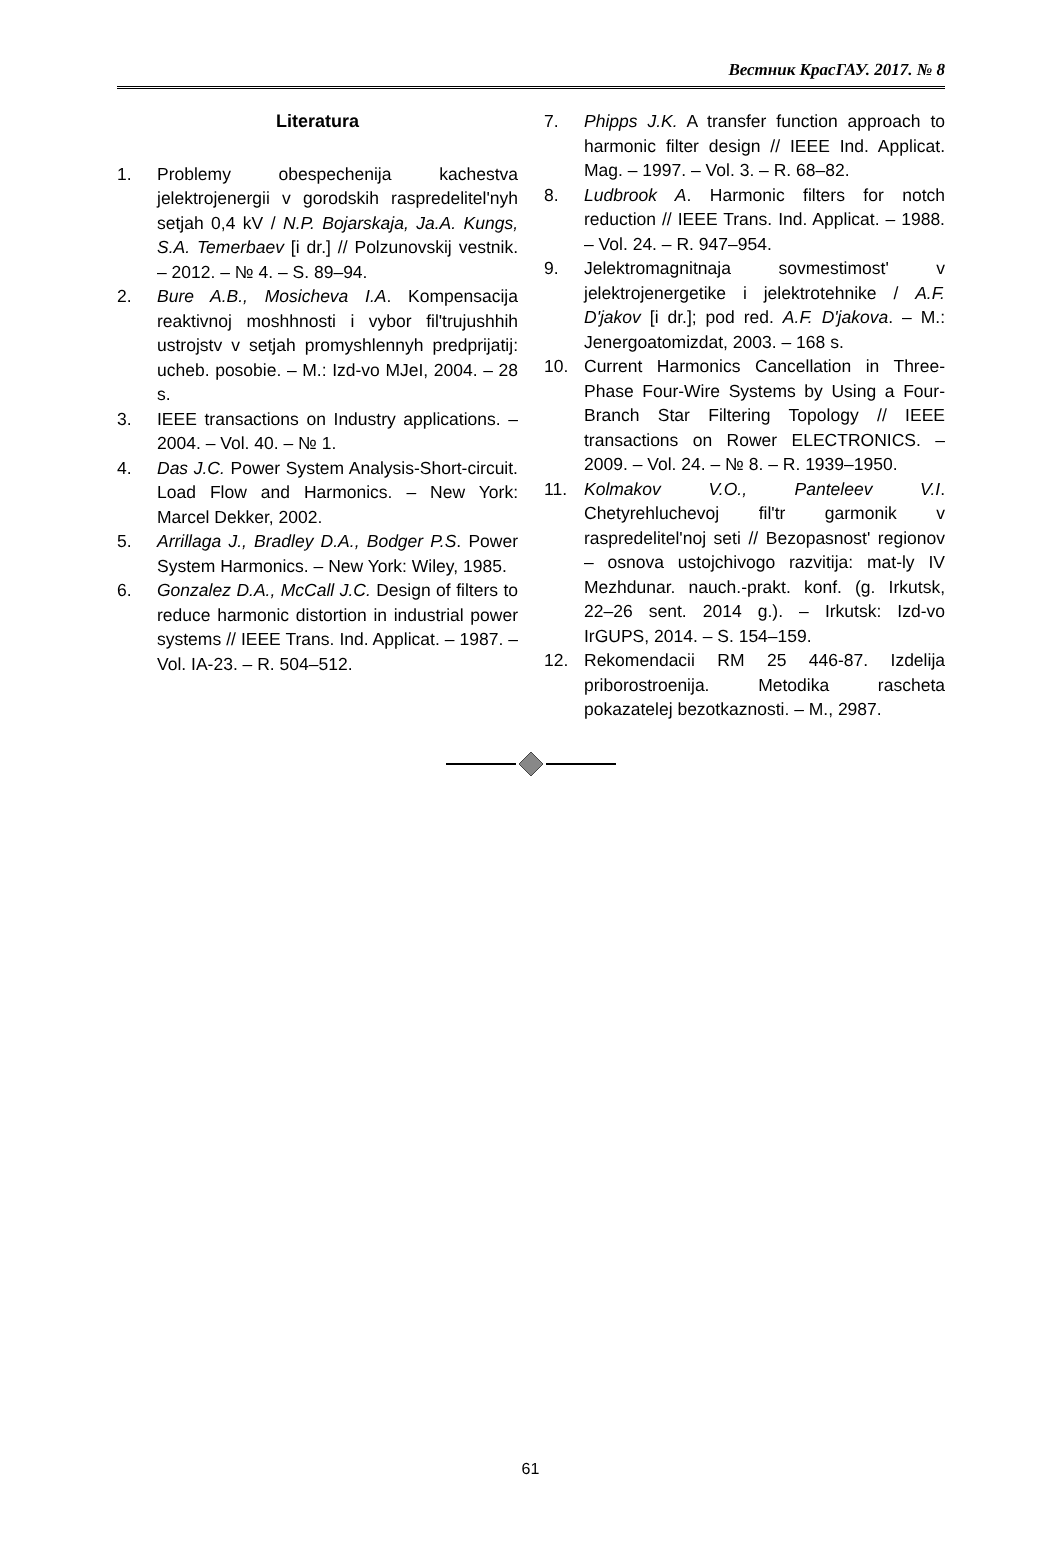Вестник КрасГАУ. 2017. № 8
Literatura
1. Problemy obespechenija kachestva jelektrojenergii v gorodskih raspredelitel'nyh setjah 0,4 kV / N.P. Bojarskaja, Ja.A. Kungs, S.A. Temerbaev [i dr.] // Polzunovskij vestnik. – 2012. – № 4. – S. 89–94.
2. Bure A.B., Mosicheva I.A. Kompensacija reaktivnoj moshhnosti i vybor fil'trujushhih ustrojstv v setjah promyshlennyh predprijatij: ucheb. posobie. – M.: Izd-vo MJeI, 2004. – 28 s.
3. IEEE transactions on Industry applications. – 2004. – Vol. 40. – № 1.
4. Das J.C. Power System Analysis-Short-circuit. Load Flow and Harmonics. – New York: Marcel Dekker, 2002.
5. Arrillaga J., Bradley D.A., Bodger P.S. Power System Harmonics. – New York: Wiley, 1985.
6. Gonzalez D.A., McCall J.C. Design of filters to reduce harmonic distortion in industrial power systems // IEEE Trans. Ind. Applicat. – 1987. – Vol. IA-23. – R. 504–512.
7. Phipps J.K. A transfer function approach to harmonic filter design // IEEE Ind. Applicat. Mag. – 1997. – Vol. 3. – R. 68–82.
8. Ludbrook A. Harmonic filters for notch reduction // IEEE Trans. Ind. Applicat. – 1988. – Vol. 24. – R. 947–954.
9. Jelektromagnitnaja sovmestimost' v jelektrojenergetike i jelektrotehnike / A.F. D'jakov [i dr.]; pod red. A.F. D'jakova. – M.: Jenergoatomizdat, 2003. – 168 s.
10. Current Harmonics Cancellation in Three-Phase Four-Wire Systems by Using a Four-Branch Star Filtering Topology // IEEE transactions on Rower ELECTRONICS. – 2009. – Vol. 24. – № 8. – R. 1939–1950.
11. Kolmakov V.O., Panteleev V.I. Chetyrehluchevoj fil'tr garmonik v raspredelitel'noj seti // Bezopasnost' regionov – osnova ustojchivogo razvitija: mat-ly IV Mezhdunar. nauch.-prakt. konf. (g. Irkutsk, 22–26 sent. 2014 g.). – Irkutsk: Izd-vo IrGUPS, 2014. – S. 154–159.
12. Rekomendacii RM 25 446-87. Izdelija priborostroenija. Metodika rascheta pokazatelej bezotkaznosti. – M., 2987.
61